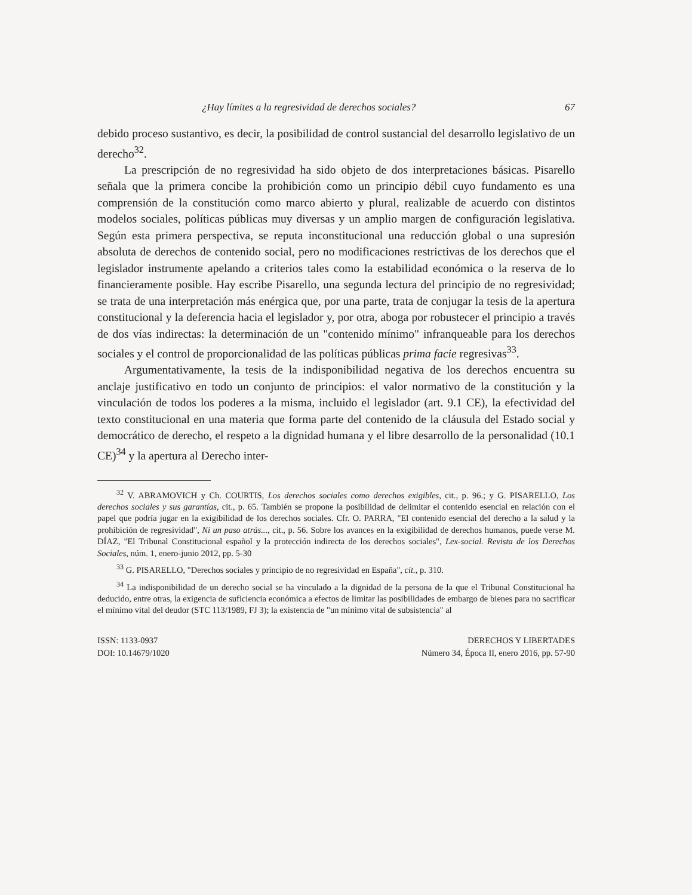¿Hay límites a la regresividad de derechos sociales? 67
debido proceso sustantivo, es decir, la posibilidad de control sustancial del desarrollo legislativo de un derecho<sup>32</sup>.
La prescripción de no regresividad ha sido objeto de dos interpretaciones básicas. Pisarello señala que la primera concibe la prohibición como un principio débil cuyo fundamento es una comprensión de la constitución como marco abierto y plural, realizable de acuerdo con distintos modelos sociales, políticas públicas muy diversas y un amplio margen de configuración legislativa. Según esta primera perspectiva, se reputa inconstitucional una reducción global o una supresión absoluta de derechos de contenido social, pero no modificaciones restrictivas de los derechos que el legislador instrumente apelando a criterios tales como la estabilidad económica o la reserva de lo financieramente posible. Hay escribe Pisarello, una segunda lectura del principio de no regresividad; se trata de una interpretación más enérgica que, por una parte, trata de conjugar la tesis de la apertura constitucional y la deferencia hacia el legislador y, por otra, aboga por robustecer el principio a través de dos vías indirectas: la determinación de un "contenido mínimo" infranqueable para los derechos sociales y el control de proporcionalidad de las políticas públicas prima facie regresivas<sup>33</sup>.
Argumentativamente, la tesis de la indisponibilidad negativa de los derechos encuentra su anclaje justificativo en todo un conjunto de principios: el valor normativo de la constitución y la vinculación de todos los poderes a la misma, incluido el legislador (art. 9.1 CE), la efectividad del texto constitucional en una materia que forma parte del contenido de la cláusula del Estado social y democrático de derecho, el respeto a la dignidad humana y el libre desarrollo de la personalidad (10.1 CE)<sup>34</sup> y la apertura al Derecho inter-
<sup>32</sup> V. ABRAMOVICH y Ch. COURTIS, Los derechos sociales como derechos exigibles, cit., p. 96.; y G. PISARELLO, Los derechos sociales y sus garantías, cit., p. 65. También se propone la posibilidad de delimitar el contenido esencial en relación con el papel que podría jugar en la exigibilidad de los derechos sociales. Cfr. O. PARRA, "El contenido esencial del derecho a la salud y la prohibición de regresividad", Ni un paso atrás..., cit., p. 56. Sobre los avances en la exigibilidad de derechos humanos, puede verse M. DÍAZ, "El Tribunal Constitucional español y la protección indirecta de los derechos sociales", Lex-social. Revista de los Derechos Sociales, núm. 1, enero-junio 2012, pp. 5-30
<sup>33</sup> G. PISARELLO, "Derechos sociales y principio de no regresividad en España", cit., p. 310.
<sup>34</sup> La indisponibilidad de un derecho social se ha vinculado a la dignidad de la persona de la que el Tribunal Constitucional ha deducido, entre otras, la exigencia de suficiencia económica a efectos de limitar las posibilidades de embargo de bienes para no sacrificar el mínimo vital del deudor (STC 113/1989, FJ 3); la existencia de "un mínimo vital de subsistencia" al
ISSN: 1133-0937
DOI: 10.14679/1020
DERECHOS Y LIBERTADES
Número 34, Época II, enero 2016, pp. 57-90